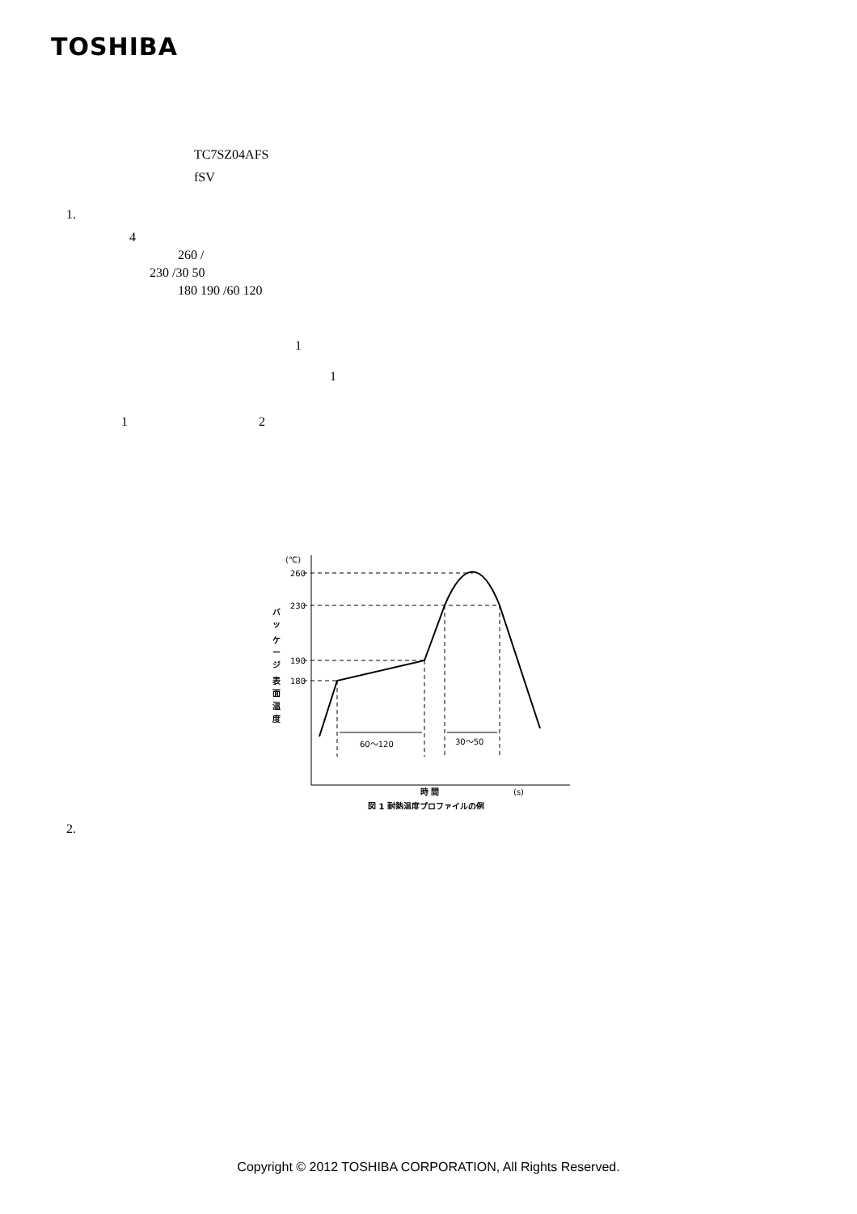TOSHIBA
TC7SZ04AFS
fSV
1.
4
260 /
230 /30 50
180 190 /60 120
1
1
1 2
(℃)
260
230
190
180
60〜120
30〜50
バ
ッ
ケ
ー
ジ
表
面
温
度
時 間
(s)
図 1 耐熱温度プロファイルの例
2.
Copyright © 2012 TOSHIBA CORPORATION, All Rights Reserved.